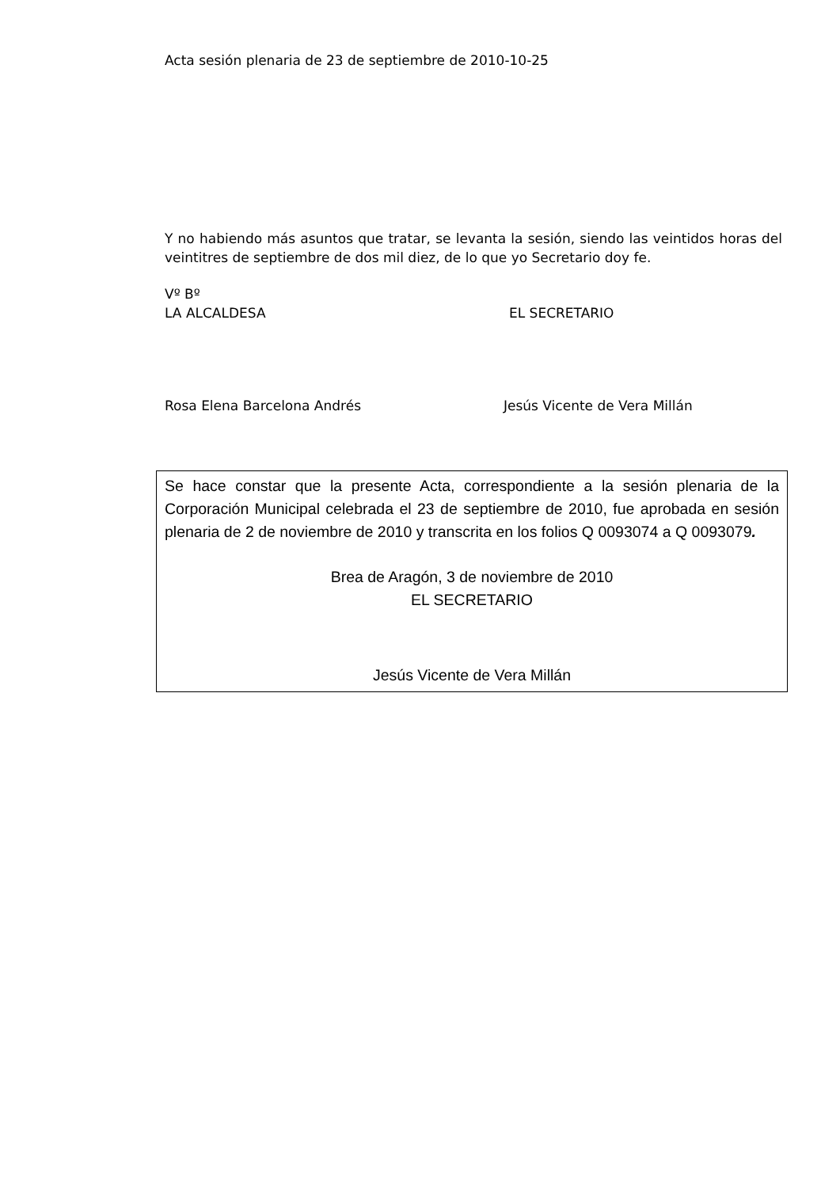Acta sesión plenaria de 23 de septiembre de 2010-10-25
Y no habiendo más asuntos que tratar, se levanta la sesión, siendo las veintidos horas del veintitres de septiembre de dos mil diez, de lo que yo Secretario doy fe.
Vº Bº
LA ALCALDESA EL SECRETARIO
Rosa Elena Barcelona Andrés Jesús Vicente de Vera Millán
Se hace constar que la presente Acta, correspondiente a la sesión plenaria de la Corporación Municipal celebrada el 23 de septiembre de 2010, fue aprobada en sesión plenaria de 2 de noviembre de 2010 y transcrita en los folios Q 0093074 a Q 0093079.
Brea de Aragón, 3 de noviembre de 2010
EL SECRETARIO
Jesús Vicente de Vera Millán